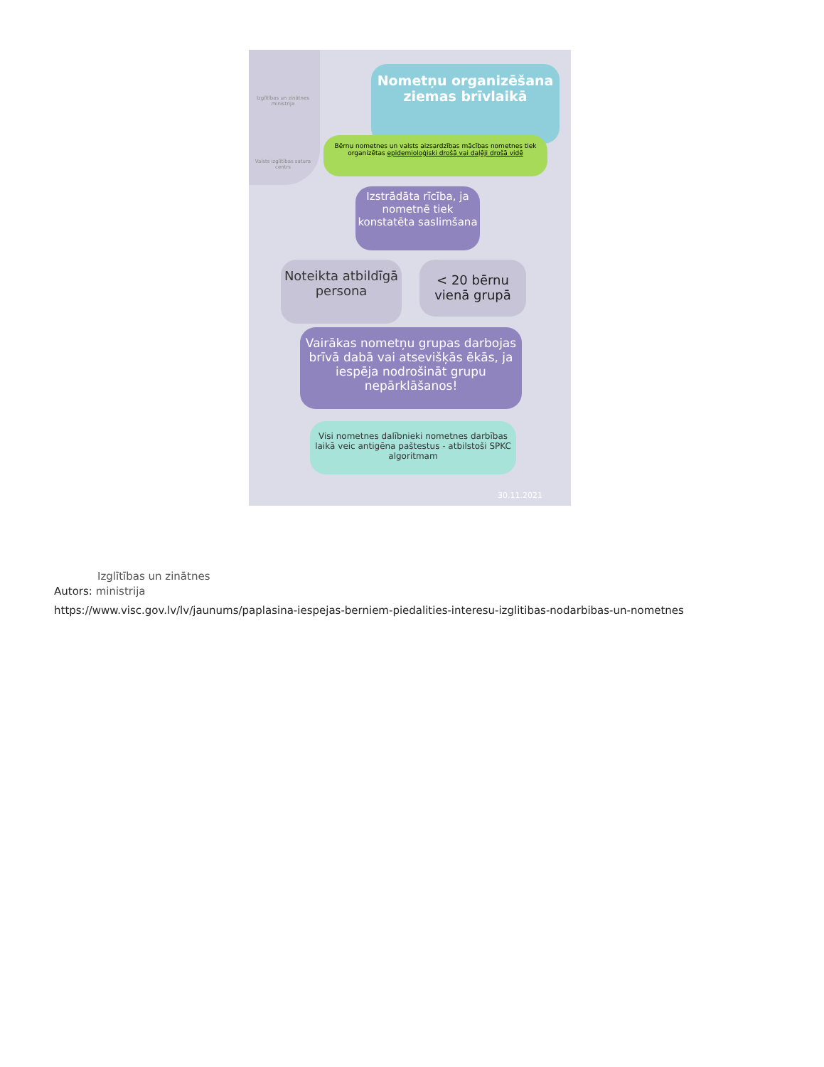Izglītības un zinātnes ministrija
Valsts izglītības satura centrs
Nometņu organizēšana ziemas brīvlaikā
Bērnu nometnes un valsts aizsardzības mācības nometnes tiek organizētas epidemioloģiski drošā vai daļēji drošā vidē
Izstrādāta rīcība, ja nometnē tiek konstatēta saslimšana
Noteikta atbildīgā persona
< 20 bērnu vienā grupā
Vairākas nometņu grupas darbojas brīvā dabā vai atsevišķās ēkās, ja iespēja nodrošināt grupu nepārklāšanos!
Visi nometnes dalībnieki nometnes darbības laikā veic antigēna paštestus - atbilstoši SPKC algoritmam
30.11.2021
Izglītības un zinātnes
Autors: ministrija
https://www.visc.gov.lv/lv/jaunums/paplasina-iespejas-berniem-piedalities-interesu-izglitibas-nodarbibas-un-nometnes